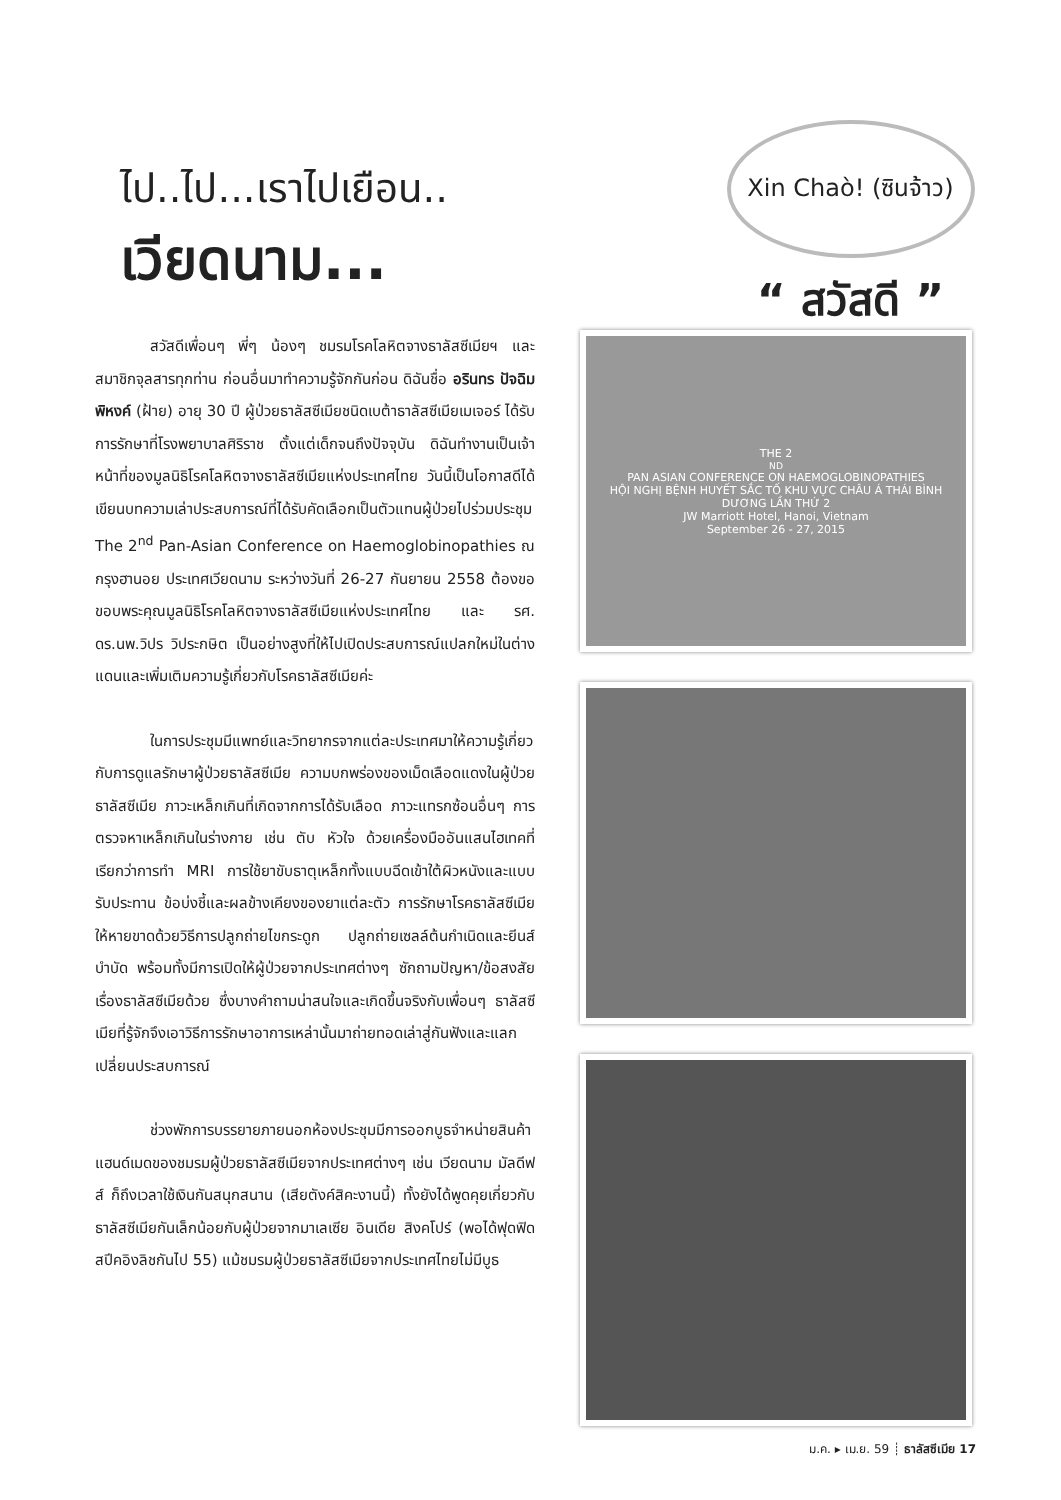ไป..ไป...เราไปเยือน..
เวียดนาม...
Xin Chaò! (ซินจ้าว)
“ สวัสดี ”
สวัสดีเพื่อนๆ พี่ๆ น้องๆ ชมรมโรคโลหิตจางธาลัสซีเมียฯ และสมาชิกจุลสารทุกท่าน ก่อนอื่นมาทำความรู้จักกันก่อน ดิฉันชื่อ อรินทร ปัจฉิมพิหงค์ (ฝ้าย) อายุ 30 ปี ผู้ป่วยธาลัสซีเมียชนิดเบต้าธาลัสซีเมียเมเจอร์ ได้รับการรักษาที่โรงพยาบาลศิริราช ตั้งแต่เด็กจนถึงปัจจุบัน ดิฉันทำงานเป็นเจ้าหน้าที่ของมูลนิธิโรคโลหิตจางธาลัสซีเมียแห่งประเทศไทย วันนี้เป็นโอกาสดีได้เขียนบทความเล่าประสบการณ์ที่ได้รับคัดเลือกเป็นตัวแทนผู้ป่วยไปร่วมประชุม The 2<sup>nd</sup> Pan-Asian Conference on Haemoglobinopathies ณ กรุงฮานอย ประเทศเวียดนาม ระหว่างวันที่ 26-27 กันยายน 2558 ต้องขอขอบพระคุณมูลนิธิโรคโลหิตจางธาลัสซีเมียแห่งประเทศไทย และ รศ. ดร.นพ.วิปร วิประกษิต เป็นอย่างสูงที่ให้ไปเปิดประสบการณ์แปลกใหม่ในต่างแดนและเพิ่มเติมความรู้เกี่ยวกับโรคธาลัสซีเมียค่ะ
ในการประชุมมีแพทย์และวิทยากรจากแต่ละประเทศมาให้ความรู้เกี่ยวกับการดูแลรักษาผู้ป่วยธาลัสซีเมีย ความบกพร่องของเม็ดเลือดแดงในผู้ป่วยธาลัสซีเมีย ภาวะเหล็กเกินที่เกิดจากการได้รับเลือด ภาวะแทรกซ้อนอื่นๆ การตรวจหาเหล็กเกินในร่างกาย เช่น ตับ หัวใจ ด้วยเครื่องมืออันแสนไฮเทคที่เรียกว่าการทำ MRI การใช้ยาขับธาตุเหล็กทั้งแบบฉีดเข้าใต้ผิวหนังและแบบรับประทาน ข้อบ่งชี้และผลข้างเคียงของยาแต่ละตัว การรักษาโรคธาลัสซีเมียให้หายขาดด้วยวิธีการปลูกถ่ายไขกระดูก ปลูกถ่ายเซลล์ต้นกำเนิดและยีนส์บำบัด พร้อมทั้งมีการเปิดให้ผู้ป่วยจากประเทศต่างๆ ซักถามปัญหา/ข้อสงสัยเรื่องธาลัสซีเมียด้วย ซึ่งบางคำถามน่าสนใจและเกิดขึ้นจริงกับเพื่อนๆ ธาลัสซีเมียที่รู้จักจึงเอาวิธีการรักษาอาการเหล่านั้นมาถ่ายทอดเล่าสู่กันฟังและแลกเปลี่ยนประสบการณ์
ช่วงพักการบรรยายภายนอกห้องประชุมมีการออกบูธจำหน่ายสินค้าแฮนด์เมดของชมรมผู้ป่วยธาลัสซีเมียจากประเทศต่างๆ เช่น เวียดนาม มัลดีฟส์ ก็ถึงเวลาใช้เงินกันสนุกสนาน (เสียตังค์สิคะงานนี้) ทั้งยังได้พูดคุยเกี่ยวกับธาลัสซีเมียกันเล็กน้อยกับผู้ป่วยจากมาเลเซีย อินเดีย สิงคโปร์ (พอได้ฟุดฟิดสปีคอิงลิชกันไป 55) แม้ชมรมผู้ป่วยธาลัสซีเมียจากประเทศไทยไม่มีบูธ
THE 2<sup>ND</sup> PAN ASIAN CONFERENCE ON HAEMOGLOBINOPATHIES
HỘI NGHỊ BỆNH HUYẾT SẮC TỐ KHU VỰC CHÂU Á THÁI BÌNH DƯƠNG LẦN THỨ 2
JW Marriott Hotel, Hanoi, Vietnam
September 26 - 27, 2015
ม.ค. ▸ เม.ย. 59 ┊ ธาลัสซีเมีย 17